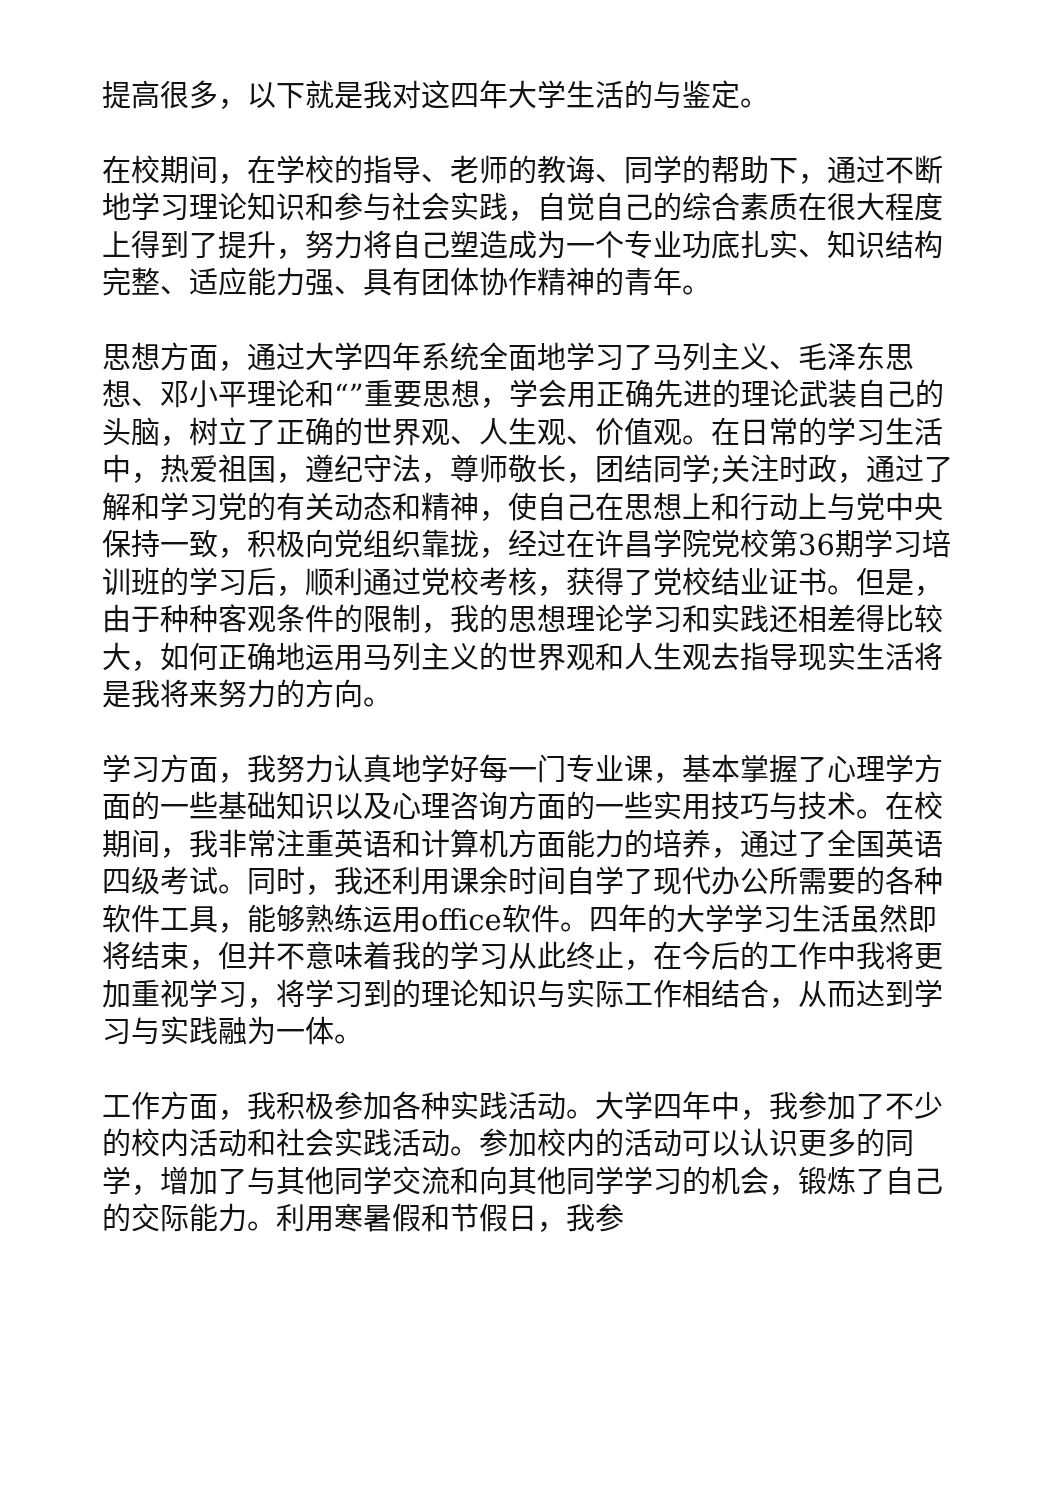提高很多，以下就是我对这四年大学生活的与鉴定。
在校期间，在学校的指导、老师的教诲、同学的帮助下，通过不断地学习理论知识和参与社会实践，自觉自己的综合素质在很大程度上得到了提升，努力将自己塑造成为一个专业功底扎实、知识结构完整、适应能力强、具有团体协作精神的青年。
思想方面，通过大学四年系统全面地学习了马列主义、毛泽东思想、邓小平理论和“”重要思想，学会用正确先进的理论武装自己的头脑，树立了正确的世界观、人生观、价值观。在日常的学习生活中，热爱祖国，遵纪守法，尊师敬长，团结同学;关注时政，通过了解和学习党的有关动态和精神，使自己在思想上和行动上与党中央保持一致，积极向党组织靠拢，经过在许昌学院党校第36期学习培训班的学习后，顺利通过党校考核，获得了党校结业证书。但是，由于种种客观条件的限制，我的思想理论学习和实践还相差得比较大，如何正确地运用马列主义的世界观和人生观去指导现实生活将是我将来努力的方向。
学习方面，我努力认真地学好每一门专业课，基本掌握了心理学方面的一些基础知识以及心理咨询方面的一些实用技巧与技术。在校期间，我非常注重英语和计算机方面能力的培养，通过了全国英语四级考试。同时，我还利用课余时间自学了现代办公所需要的各种软件工具，能够熟练运用office软件。四年的大学学习生活虽然即将结束，但并不意味着我的学习从此终止，在今后的工作中我将更加重视学习，将学习到的理论知识与实际工作相结合，从而达到学习与实践融为一体。
工作方面，我积极参加各种实践活动。大学四年中，我参加了不少的校内活动和社会实践活动。参加校内的活动可以认识更多的同学，增加了与其他同学交流和向其他同学学习的机会，锻炼了自己的交际能力。利用寒暑假和节假日，我参